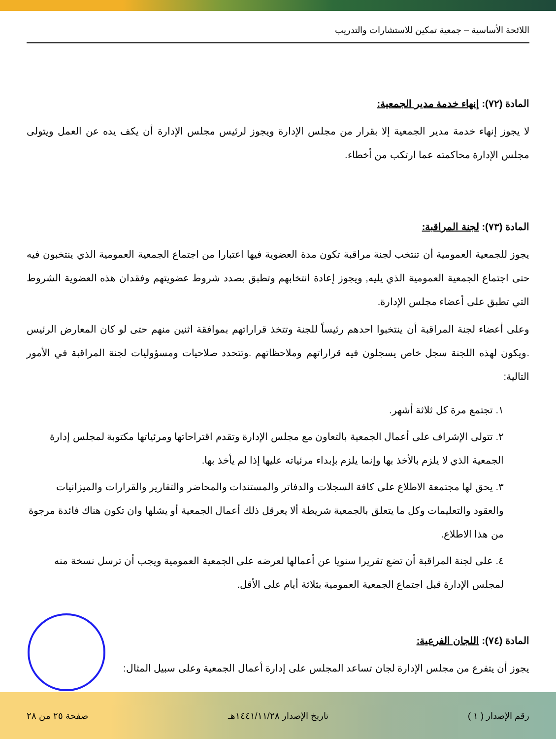اللائحة الأساسية – جمعية تمكين للاستشارات والتدريب
المادة (٧٢): إنهاء خدمة مدير الجمعية:
لا يجوز إنهاء خدمة مدير الجمعية إلا بقرار من مجلس الإدارة ويجوز لرئيس مجلس الإدارة أن يكف يده عن العمل ويتولى مجلس الإدارة محاكمته عما ارتكب من أخطاء.
المادة (٧٣): لجنة المراقبة:
يجوز للجمعية العمومية أن تنتخب لجنة مراقبة تكون مدة العضوية فيها اعتبارا من اجتماع الجمعية العمومية الذي ينتخبون فيه حتى اجتماع الجمعية العمومية الذي يليه, ويجوز إعادة انتخابهم وتطبق بصدد شروط عضويتهم وفقدان هذه العضوية الشروط التي تطبق على أعضاء مجلس الإدارة.
وعلى أعضاء لجنة المراقبة أن ينتخبوا احدهم رئيساً للجنة وتتخذ قراراتهم بموافقة اثنين منهم حتى لو كان المعارض الرئيس .ويكون لهذه اللجنة سجل خاص يسجلون فيه قراراتهم وملاحظاتهم .وتتحدد صلاحيات ومسؤوليات لجنة المراقبة في الأمور التالية:
١. تجتمع مرة كل ثلاثة أشهر.
٢. تتولى الإشراف على أعمال الجمعية بالتعاون مع مجلس الإدارة وتقدم اقتراحاتها ومرئياتها مكتوبة لمجلس إدارة الجمعية الذي لا يلزم بالأخذ بها وإنما يلزم بإبداء مرئياته عليها إذا لم يأخذ بها.
٣. يحق لها مجتمعة الاطلاع على كافة السجلات والدفاتر والمستندات والمحاضر والتقارير والقرارات والميزانيات والعقود والتعليمات وكل ما يتعلق بالجمعية شريطة ألا يعرقل ذلك أعمال الجمعية أو يشلها وان تكون هناك فائدة مرجوة من هذا الاطلاع.
٤. على لجنة المراقبة أن تضع تقريرا سنويا عن أعمالها لعرضه على الجمعية العمومية ويجب أن ترسل نسخة منه لمجلس الإدارة قبل اجتماع الجمعية العمومية بثلاثة أيام على الأقل.
المادة (٧٤): اللجان الفرعية:
يجوز أن يتفرع من مجلس الإدارة لجان تساعد المجلس على إدارة أعمال الجمعية وعلى سبيل المثال:
رقم الإصدار ( ١ ) تاريخ الإصدار ١٤٤١/١١/٢٨هـ صفحة ٢٥ من ٢٨